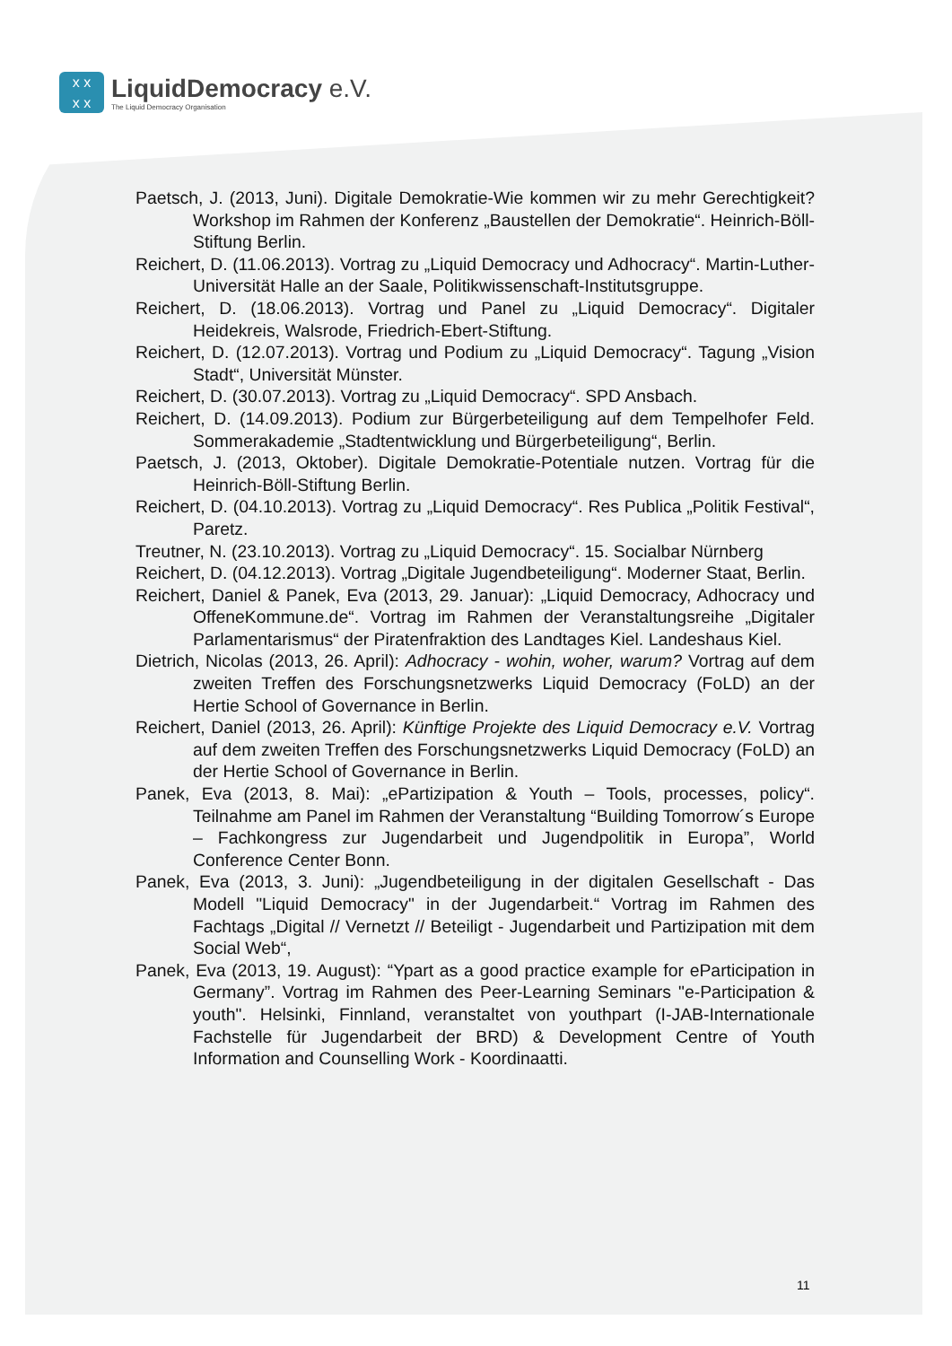x x
x x
LiquidDemocracy e.V.
The Liquid Democracy Organisation
Paetsch, J. (2013, Juni). Digitale Demokratie-Wie kommen wir zu mehr Gerechtigkeit? Workshop im Rahmen der Konferenz „Baustellen der Demokratie“. Heinrich-Böll-Stiftung Berlin.
Reichert, D. (11.06.2013). Vortrag zu „Liquid Democracy und Adhocracy“. Martin-Luther-Universität Halle an der Saale, Politikwissenschaft-Institutsgruppe.
Reichert, D. (18.06.2013). Vortrag und Panel zu „Liquid Democracy“. Digitaler Heidekreis, Walsrode, Friedrich-Ebert-Stiftung.
Reichert, D. (12.07.2013). Vortrag und Podium zu „Liquid Democracy“. Tagung „Vision Stadt“, Universität Münster.
Reichert, D. (30.07.2013). Vortrag zu „Liquid Democracy“. SPD Ansbach.
Reichert, D. (14.09.2013). Podium zur Bürgerbeteiligung auf dem Tempelhofer Feld. Sommerakademie „Stadtentwicklung und Bürgerbeteiligung“, Berlin.
Paetsch, J. (2013, Oktober). Digitale Demokratie-Potentiale nutzen. Vortrag für die Heinrich-Böll-Stiftung Berlin.
Reichert, D. (04.10.2013). Vortrag zu „Liquid Democracy“. Res Publica „Politik Festival“, Paretz.
Treutner, N. (23.10.2013). Vortrag zu „Liquid Democracy“. 15. Socialbar Nürnberg
Reichert, D. (04.12.2013). Vortrag „Digitale Jugendbeteiligung“. Moderner Staat, Berlin.
Reichert, Daniel & Panek, Eva (2013, 29. Januar): „Liquid Democracy, Adhocracy und OffeneKommune.de“. Vortrag im Rahmen der Veranstaltungsreihe „Digitaler Parlamentarismus“ der Piratenfraktion des Landtages Kiel. Landeshaus Kiel.
Dietrich, Nicolas (2013, 26. April): Adhocracy - wohin, woher, warum? Vortrag auf dem zweiten Treffen des Forschungsnetzwerks Liquid Democracy (FoLD) an der Hertie School of Governance in Berlin.
Reichert, Daniel (2013, 26. April): Künftige Projekte des Liquid Democracy e.V. Vortrag auf dem zweiten Treffen des Forschungsnetzwerks Liquid Democracy (FoLD) an der Hertie School of Governance in Berlin.
Panek, Eva (2013, 8. Mai): „ePartizipation & Youth – Tools, processes, policy“. Teilnahme am Panel im Rahmen der Veranstaltung “Building Tomorrow´s Europe – Fachkongress zur Jugendarbeit und Jugendpolitik in Europa”, World Conference Center Bonn.
Panek, Eva (2013, 3. Juni): „Jugendbeteiligung in der digitalen Gesellschaft - Das Modell "Liquid Democracy" in der Jugendarbeit.“ Vortrag im Rahmen des Fachtags „Digital // Vernetzt // Beteiligt - Jugendarbeit und Partizipation mit dem Social Web“,
Panek, Eva (2013, 19. August): “Ypart as a good practice example for eParticipation in Germany”. Vortrag im Rahmen des Peer-Learning Seminars "e-Participation & youth". Helsinki, Finnland, veranstaltet von youthpart (I-JAB-Internationale Fachstelle für Jugendarbeit der BRD) & Development Centre of Youth Information and Counselling Work - Koordinaatti.
11